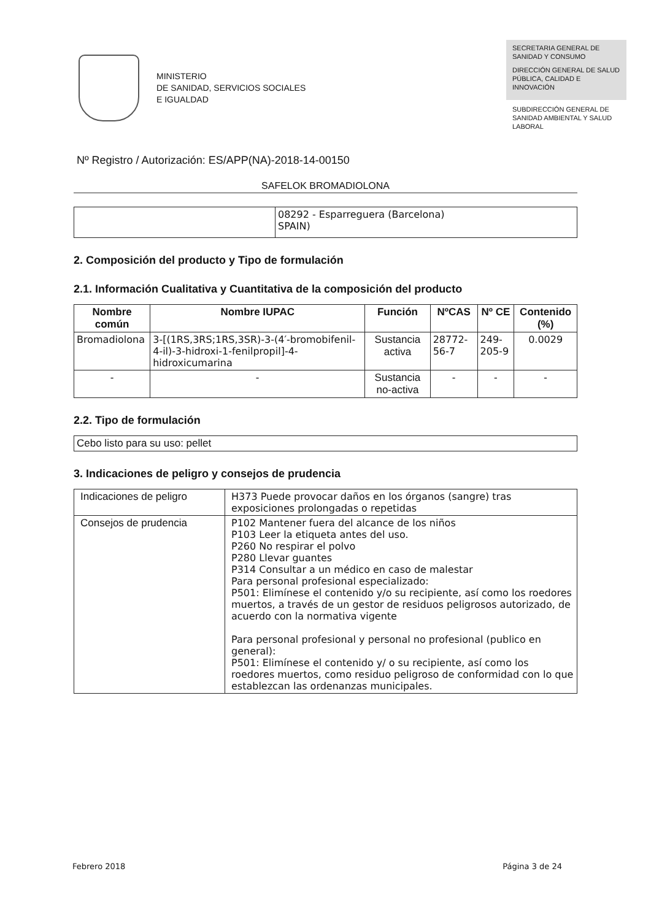MINISTERIO
DE SANIDAD, SERVICIOS SOCIALES
E IGUALDAD
SECRETARIA GENERAL DE SANIDAD Y CONSUMO
DIRECCIÓN GENERAL DE SALUD PÚBLICA, CALIDAD E INNOVACIÓN
SUBDIRECCIÓN GENERAL DE SANIDAD AMBIENTAL Y SALUD LABORAL
Nº Registro / Autorización: ES/APP(NA)-2018-14-00150
SAFELOK BROMADIOLONA
| | 08292 - Esparreguera (Barcelona) SPAIN) |
2. Composición del producto y Tipo de formulación
2.1. Información Cualitativa y Cuantitativa de la composición del producto
| Nombre común | Nombre IUPAC | Función | NºCAS | Nº CE | Contenido (%) |
| --- | --- | --- | --- | --- | --- |
| Bromadiolona | 3-[(1RS,3RS;1RS,3SR)-3-(4′-bromobifenil-4-il)-3-hidroxi-1-fenilpropil]-4-hidroxicumarina | Sustancia activa | 28772-56-7 | 249-205-9 | 0.0029 |
| - | - | Sustancia no-activa | - | - | - |
2.2. Tipo de formulación
| Cebo listo para su uso: pellet |
3. Indicaciones de peligro y consejos de prudencia
| Indicaciones de peligro | H373 Puede provocar daños en los órganos (sangre) tras exposiciones prolongadas o repetidas |
| Consejos de prudencia | P102 Mantener fuera del alcance de los niños P103 Leer la etiqueta antes del uso. P260 No respirar el polvo P280 Llevar guantes P314 Consultar a un médico en caso de malestar Para personal profesional especializado: P501: Elimínese el contenido y/o su recipiente, así como los roedores muertos, a través de un gestor de residuos peligrosos autorizado, de acuerdo con la normativa vigente Para personal profesional y personal no profesional (publico en general): P501: Elimínese el contenido y/ o su recipiente, así como los roedores muertos, como residuo peligroso de conformidad con lo que establezcan las ordenanzas municipales. |
Febrero 2018 Página 3 de 24